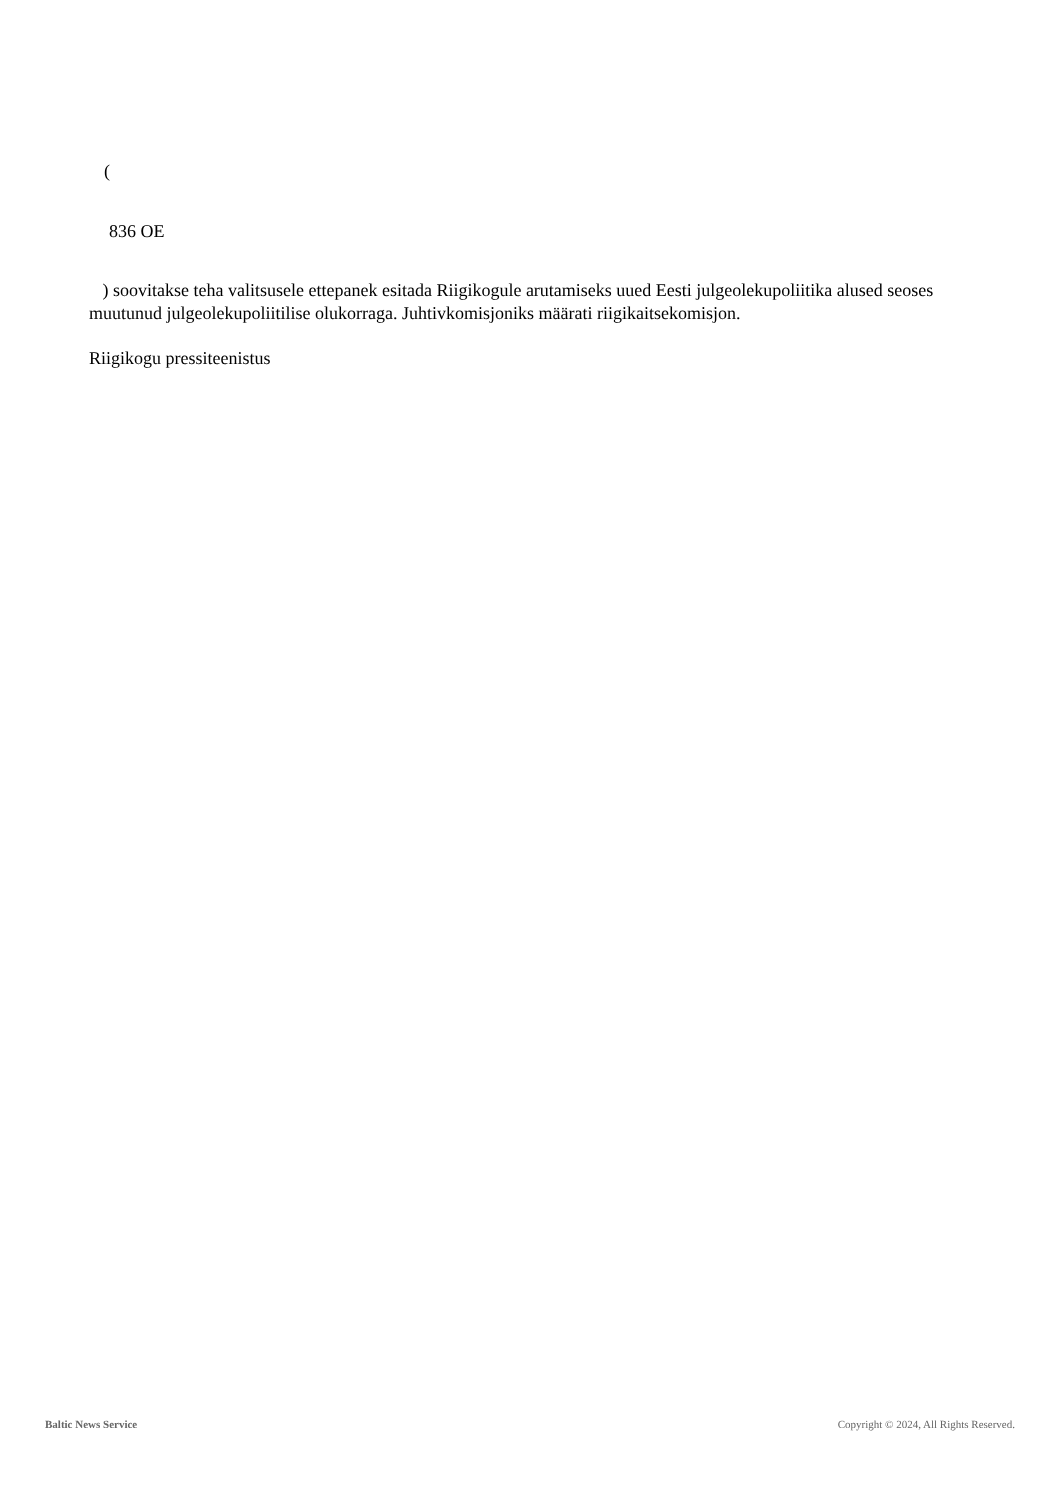(
836 OE
) soovitakse teha valitsusele ettepanek esitada Riigikogule arutamiseks uued Eesti julgeolekupoliitika alused seoses muutunud julgeolekupoliitilise olukorraga. Juhtivkomisjoniks määrati riigikaitsekomisjon.
Riigikogu pressiteenistus
Baltic News Service Copyright © 2024, All Rights Reserved.